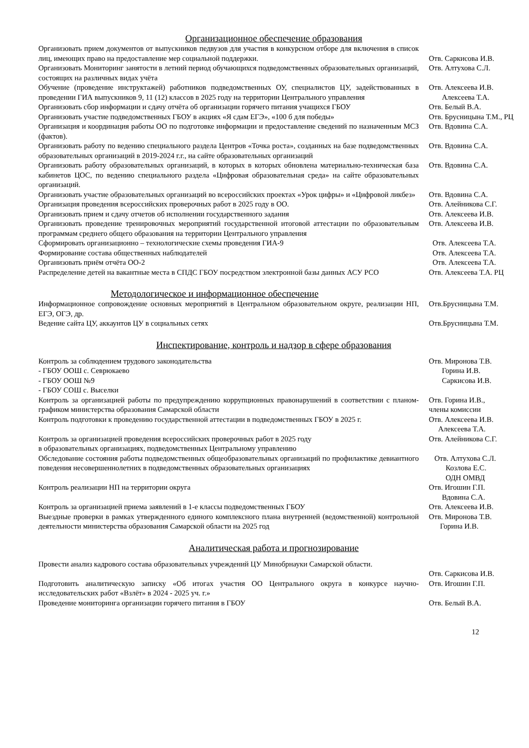Организационное обеспечение образования
| Организовать прием документов от выпускников педвузов для участия в конкурсном отборе для включения в список лиц, имеющих право на предоставление мер социальной поддержки. | Отв. Саркисова И.В. |
| Организовать Мониторинг занятости в летний период обучающихся подведомственных образовательных организаций, состоящих на различных видах учёта | Отв. Алтухова С.Л. |
| Обучение (проведение инструктажей) работников подведомственных ОУ, специалистов ЦУ, задействованных в проведении ГИА выпускников 9, 11 (12) классов в 2025 году на территории Центрального управления | Отв. Алексеева И.В. Алексеева Т.А. |
| Организовать сбор информации и сдачу отчёта об организации горячего питания учащихся ГБОУ | Отв. Белый В.А. |
| Организовать участие подведомственных ГБОУ в акциях «Я сдам ЕГЭ», «100 б для победы» | Отв. Брусницына Т.М., РЦ |
| Организация и координация работы ОО по подготовке информации и предоставление сведений по назначенным МСЗ (фактов). | Отв. Вдовина С.А. |
| Организовать работу по ведению специального раздела Центров «Точка роста», созданных на базе подведомственных образовательных организаций в 2019-2024 г.г., на сайте образовательных организаций | Отв. Вдовина С.А. |
| Организовать работу образовательных организаций, в которых в которых обновлена материально-техническая база кабинетов ЦОС, по ведению специального раздела «Цифровая образовательная среда» на сайте образовательных организаций. | Отв. Вдовина С.А. |
| Организовать участие образовательных организаций во всероссийских проектах «Урок цифры» и «Цифровой ликбез» | Отв. Вдовина С.А. |
| Организация проведения всероссийских проверочных работ в 2025 году в ОО. | Отв. Алейникова С.Г. |
| Организовать прием и сдачу отчетов об исполнении государственного задания | Отв. Алексеева И.В. |
| Организовать проведение тренировочных мероприятий государственной итоговой аттестации по образовательным программам среднего общего образования на территории Центрального управления | Отв. Алексеева И.В. |
| Сформировать организационно – технологические схемы проведения ГИА-9 | Отв. Алексеева Т.А. |
| Формирование состава общественных наблюдателей | Отв. Алексеева Т.А. |
| Организовать приём отчёта ОО-2 | Отв. Алексеева Т.А. |
| Распределение детей на вакантные места в СПДС ГБОУ посредством электронной базы данных АСУ РСО | Отв. Алексеева Т.А. РЦ |
Методологическое и информационное обеспечение
| Информационное сопровождение основных мероприятий в Центральном образовательном округе, реализации НП, ЕГЭ, ОГЭ, др. | Отв.Брусницына Т.М. |
| Ведение сайта ЦУ, аккаунтов ЦУ в социальных сетях | Отв.Брусницына Т.М. |
Инспектирование, контроль и надзор в сфере образования
| Контроль за соблюдением трудового законодательства - ГБОУ ООШ с. Севрюкаево - ГБОУ ООШ №9 - ГБОУ СОШ с. Выселки | Отв. Миронова Т.В. Горина И.В. Саркисова И.В. |
| Контроль за организацией работы по предупреждению коррупционных правонарушений в соответствии с планом-графиком министерства образования Самарской области | Отв. Горина И.В., члены комиссии |
| Контроль подготовки к проведению государственной аттестации в подведомственных ГБОУ в 2025 г. | Отв. Алексеева И.В. Алексеева Т.А. |
| Контроль за организацией проведения всероссийских проверочных работ в 2025 году в образовательных организациях, подведомственных Центральному управлению | Отв. Алейникова С.Г. |
| Обследование состояния работы подведомственных общеобразовательных организаций по профилактике девиантного поведения несовершеннолетних в подведомственных образовательных организациях | Отв. Алтухова С.Л. Козлова Е.С. ОДН ОМВД |
| Контроль реализации НП на территории округа | Отв. Игошин Г.П. Вдовина С.А. |
| Контроль за организацией приема заявлений в 1-е классы подведомственных ГБОУ | Отв. Алексеева И.В. |
| Выездные проверки в рамках утвержденного единого комплексного плана внутренней (ведомственной) контрольной деятельности министерства образования Самарской области на 2025 год | Отв. Миронова Т.В. Горина И.В. |
Аналитическая работа и прогнозирование
| Провести анализ кадрового состава образовательных учреждений ЦУ Минобрнауки Самарской области. | Отв. Саркисова И.В. |
| Подготовить аналитическую записку «Об итогах участия ОО Центрального округа в конкурсе научно-исследовательских работ «Взлёт» в 2024 - 2025 уч. г.» | Отв. Игошин Г.П. |
| Проведение мониторинга организации горячего питания в ГБОУ | Отв. Белый В.А. |
12